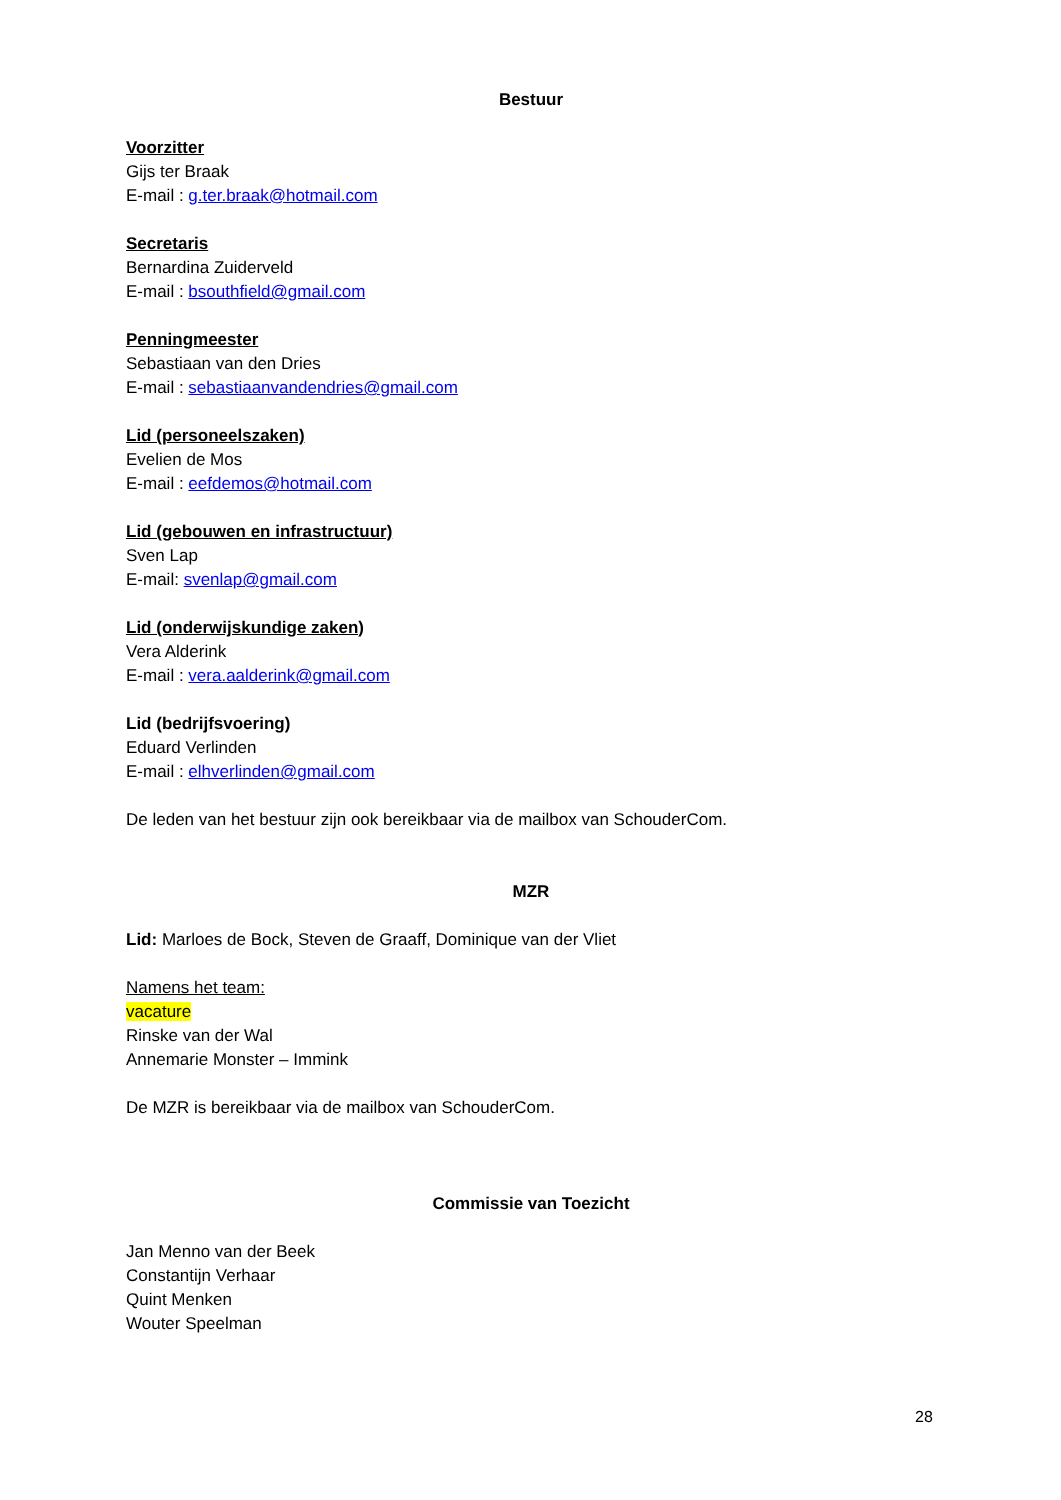Bestuur
Voorzitter
Gijs ter Braak
E-mail : g.ter.braak@hotmail.com
Secretaris
Bernardina Zuiderveld
E-mail : bsouthfield@gmail.com
Penningmeester
Sebastiaan van den Dries
E-mail : sebastiaanvandendries@gmail.com
Lid (personeelszaken)
Evelien de Mos
E-mail : eefdemos@hotmail.com
Lid (gebouwen en infrastructuur)
Sven Lap
E-mail: svenlap@gmail.com
Lid (onderwijskundige zaken)
Vera Alderink
E-mail : vera.aalderink@gmail.com
Lid (bedrijfsvoering)
Eduard Verlinden
E-mail : elhverlinden@gmail.com
De leden van het bestuur zijn ook bereikbaar via de mailbox van SchouderCom.
MZR
Lid: Marloes de Bock, Steven de Graaff, Dominique van der Vliet
Namens het team:
vacature
Rinske van der Wal
Annemarie Monster – Immink
De MZR is bereikbaar via de mailbox van SchouderCom.
Commissie van Toezicht
Jan Menno van der Beek
Constantijn Verhaar
Quint Menken
Wouter Speelman
28